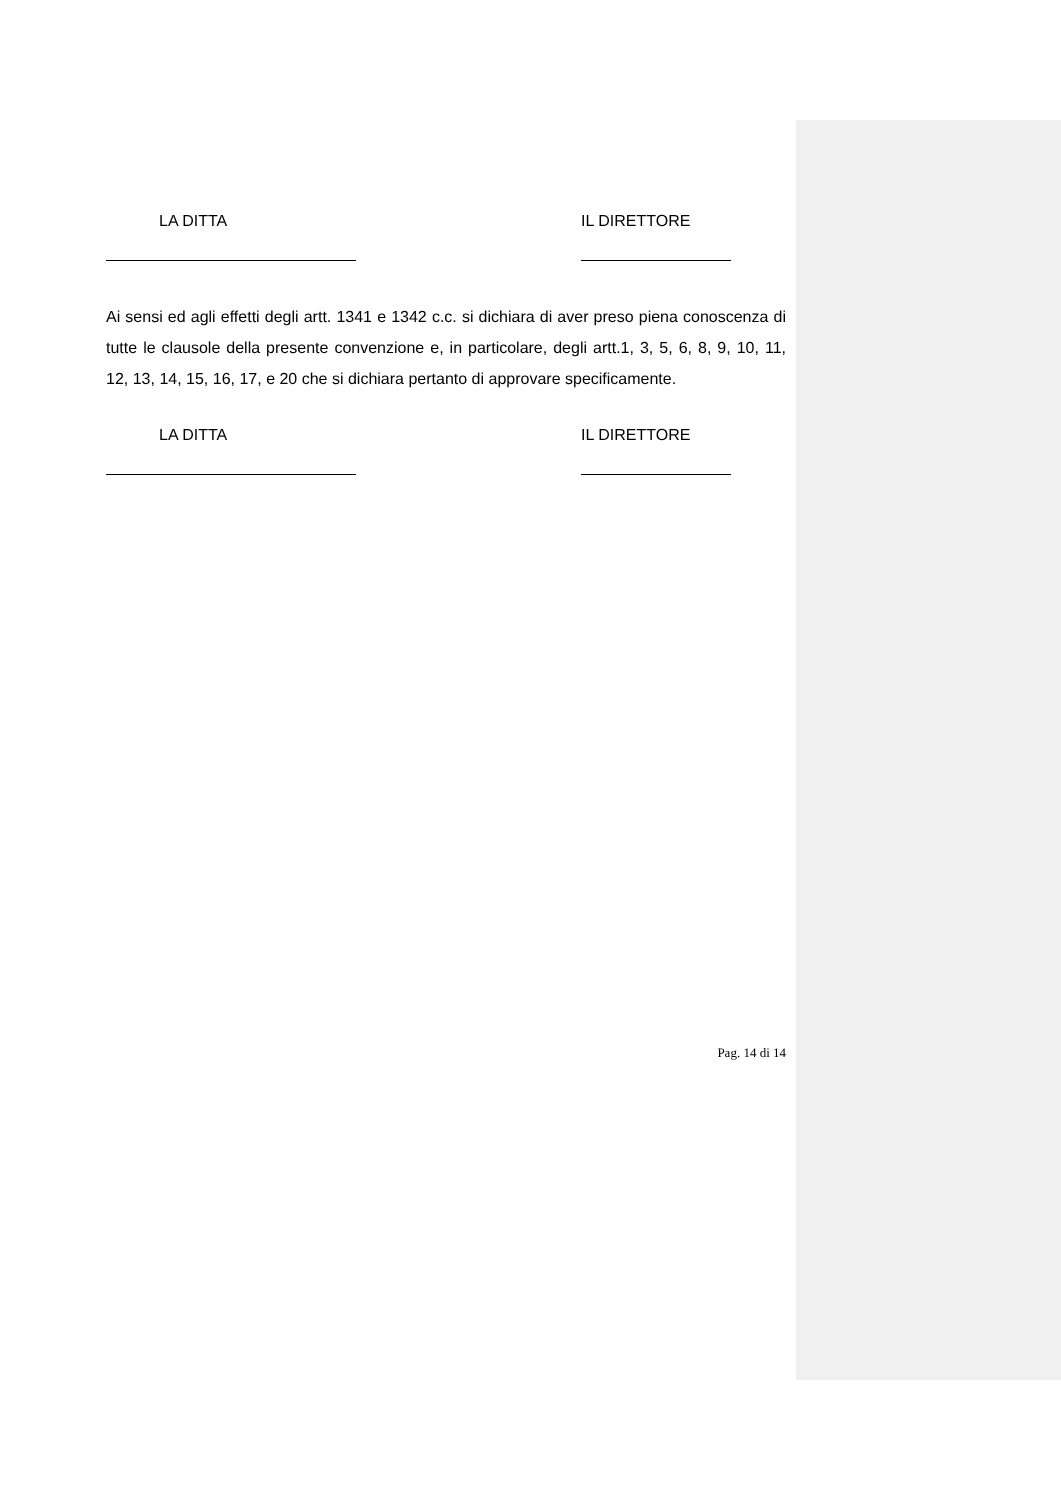LA DITTA IL DIRETTORE
Ai sensi ed agli effetti degli artt. 1341 e 1342 c.c. si dichiara di aver preso piena conoscenza di tutte le clausole della presente convenzione e, in particolare, degli artt.1, 3, 5, 6, 8, 9, 10, 11, 12, 13, 14, 15, 16, 17, e 20 che si dichiara pertanto di approvare specificamente.
LA DITTA IL DIRETTORE
Pag. 14 di 14